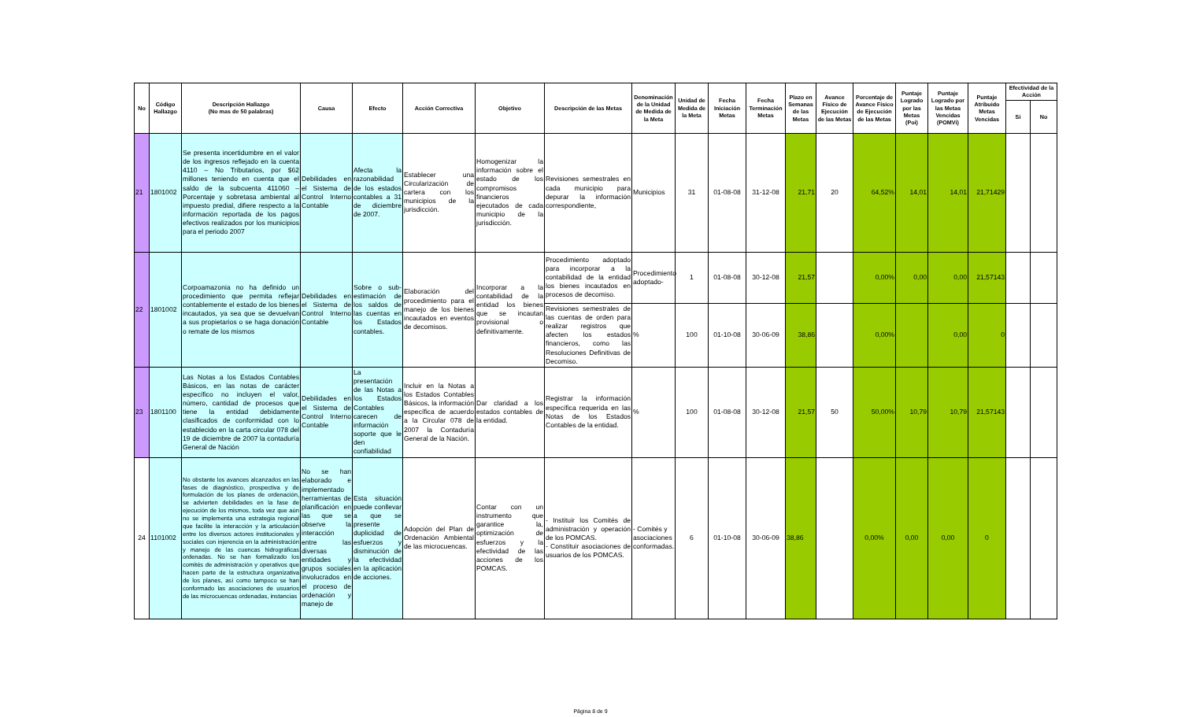| No | Código Hallazgo | Descripción Hallazgo (No mas de 50 palabras) | Causa | Efecto | Acción Correctiva | Objetivo | Descripción de las Metas | Denominación de la Unidad de Medida de la Meta | Unidad de Medida de la Meta | Fecha Iniciación Metas | Fecha Terminación Metas | Plazo en Semanas de las Metas | Avance Físico de Ejecución de las Metas | Porcentaje de Avance Físico de Ejecución de las Metas | Puntaje Logrado por las Metas (Poi) | Puntaje Logrado por las Metas Vencidas (POMVi) | Puntaje Atribuido Metas Vencidas | Efectividad de la Acción | |
| --- | --- | --- | --- | --- | --- | --- | --- | --- | --- | --- | --- | --- | --- | --- | --- | --- | --- | --- | --- |
| | | | | | | | | | | | | | | | | | | Si | No |
| 21 | 1801002 | Se presenta incertidumbre en el valor de los ingresos reflejado en la cuenta 4110 – No Tributarios, por $62 millones teniendo en cuenta que el saldo de la subcuenta 411060 – Porcentaje y sobretasa ambiental al impuesto predial, difiere respecto a la información reportada de los pagos efectivos realizados por los municipios para el periodo 2007 | Debilidades en el Sistema de Control Interno Contable | Afecta la razonabilidad de los estados contables a 31 de diciembre de 2007. | Establecer una Circularización de cartera con los municipios de la jurisdicción. | Homogenizar la información sobre el estado de los compromisos financieros ejecutados de cada municipio de la jurisdicción. | Revisiones semestrales en cada municipio para depurar la información correspondiente, | Municipios | 31 | 01-08-08 | 31-12-08 | 21,71 | 20 | 64,52% | 14,01 | 14,01 | 21,71429 | | |
| 22 | 1801002 | Corpoamazonia no ha definido un procedimiento que permita reflejar contablemente el estado de los bienes incautados, ya sea que se devuelvan a sus propietarios o se haga donación o remate de los mismos | Debilidades en el Sistema de Control Interno Contable | Sobre o sub-estimación de los saldos de las cuentas en los Estados contables. | Elaboración del procedimiento para el manejo de los bienes incautados en eventos de decomisos. | Incorporar a la contabilidad de la entidad los bienes que se incautan provisional o definitivamente. | Procedimiento adoptado para incorporar a la contabilidad de la entidad los bienes incautados en procesos de decomiso. | Procedimiento adoptado- | 1 | 01-08-08 | 30-12-08 | 21,57 | | 0,00% | 0,00 | 0,00 | 21,57143 | | |
| | | | | | | | Revisiones semestrales de las cuentas de orden para realizar registros que afecten los estados financieros, como las Resoluciones Definitivas de Decomiso. | % | 100 | 01-10-08 | 30-06-09 | 38,86 | | 0,00% | | 0,00 | 0 | | |
| 23 | 1801100 | Las Notas a los Estados Contables Básicos, en las notas de carácter específico no incluyen el valor, número, cantidad de procesos que tiene la entidad debidamente clasificados de conformidad con lo establecido en la carta circular 078 del 19 de diciembre de 2007 la contaduría General de Nación | Debilidades en el Sistema de Control Interno Contable | La presentación de las Notas a los Estados Contables carecen de información soporte que le den confiabilidad | Incluir en la Notas a los Estados Contables Básicos, la información específica de acuerdo a la Circular 078 de 2007 la Contaduría General de la Nación. | Dar claridad a los estados contables de la entidad. | Registrar la información específica requerida en las Notas de los Estados Contables de la entidad. | % | 100 | 01-08-08 | 30-12-08 | 21,57 | 50 | 50,00% | 10,79 | 10,79 | 21,57143 | | |
| 24 | 1101002 | No obstante los avances alcanzados en las fases de diagnóstico, prospectiva y de formulación de los planes de ordenación, se advierten debilidades en la fase de ejecución de los mismos, toda vez que aún no se implementa una estrategia regional que facilite la interacción y la articulación entre los diversos actores institucionales y sociales con injerencia en la administración y manejo de las cuencas hidrográficas ordenadas. No se han formalizado los comités de administración y operativos que hacen parte de la estructura organizativa de los planes, así como tampoco se han conformado las asociaciones de usuarios de las microcuencas ordenadas, instancias | No se han elaborado e implementado herramientas de planificación en las que se observe la interacción entre las diversas entidades y grupos sociales involucrados en el proceso de ordenación y manejo de | Esta situación puede conllevar a que se presente duplicidad de esfuerzos y disminución de la efectividad en la aplicación de acciones. | Adopción del Plan de Ordenación Ambiental de las microcuencas. | Contar con un instrumento que garantice la, optimización de esfuerzos y la efectividad de las acciones de los POMCAS. | - Instituir los Comités de administración y operación de los POMCAS. - Constituir asociaciones de usuarios de los POMCAS. | - Comités y asociaciones conformadas. | 6 | 01-10-08 | 30-06-09 | 38,86 | | 0,00% | 0,00 | 0,00 | 0 | | |
Página 8 de 9